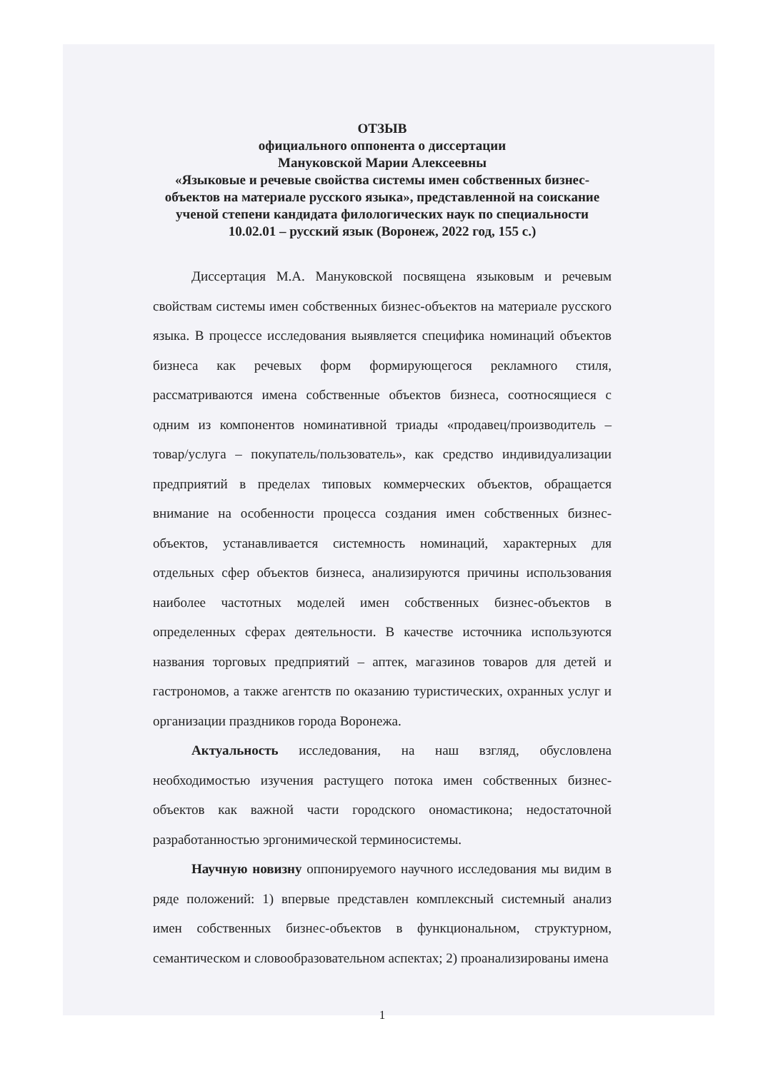ОТЗЫВ
официального оппонента о диссертации
Мануковской Марии Алексеевны
«Языковые и речевые свойства системы имен собственных бизнес-объектов на материале русского языка», представленной на соискание ученой степени кандидата филологических наук по специальности 10.02.01 – русский язык (Воронеж, 2022 год, 155 с.)
Диссертация М.А. Мануковской посвящена языковым и речевым свойствам системы имен собственных бизнес-объектов на материале русского языка. В процессе исследования выявляется специфика номинаций объектов бизнеса как речевых форм формирующегося рекламного стиля, рассматриваются имена собственные объектов бизнеса, соотносящиеся с одним из компонентов номинативной триады «продавец/производитель – товар/услуга – покупатель/пользователь», как средство индивидуализации предприятий в пределах типовых коммерческих объектов, обращается внимание на особенности процесса создания имен собственных бизнес-объектов, устанавливается системность номинаций, характерных для отдельных сфер объектов бизнеса, анализируются причины использования наиболее частотных моделей имен собственных бизнес-объектов в определенных сферах деятельности. В качестве источника используются названия торговых предприятий – аптек, магазинов товаров для детей и гастрономов, а также агентств по оказанию туристических, охранных услуг и организации праздников города Воронежа.
Актуальность исследования, на наш взгляд, обусловлена необходимостью изучения растущего потока имен собственных бизнес-объектов как важной части городского ономастикона; недостаточной разработанностью эргонимической терминосистемы.
Научную новизну оппонируемого научного исследования мы видим в ряде положений: 1) впервые представлен комплексный системный анализ имен собственных бизнес-объектов в функциональном, структурном, семантическом и словообразовательном аспектах; 2) проанализированы имена
1